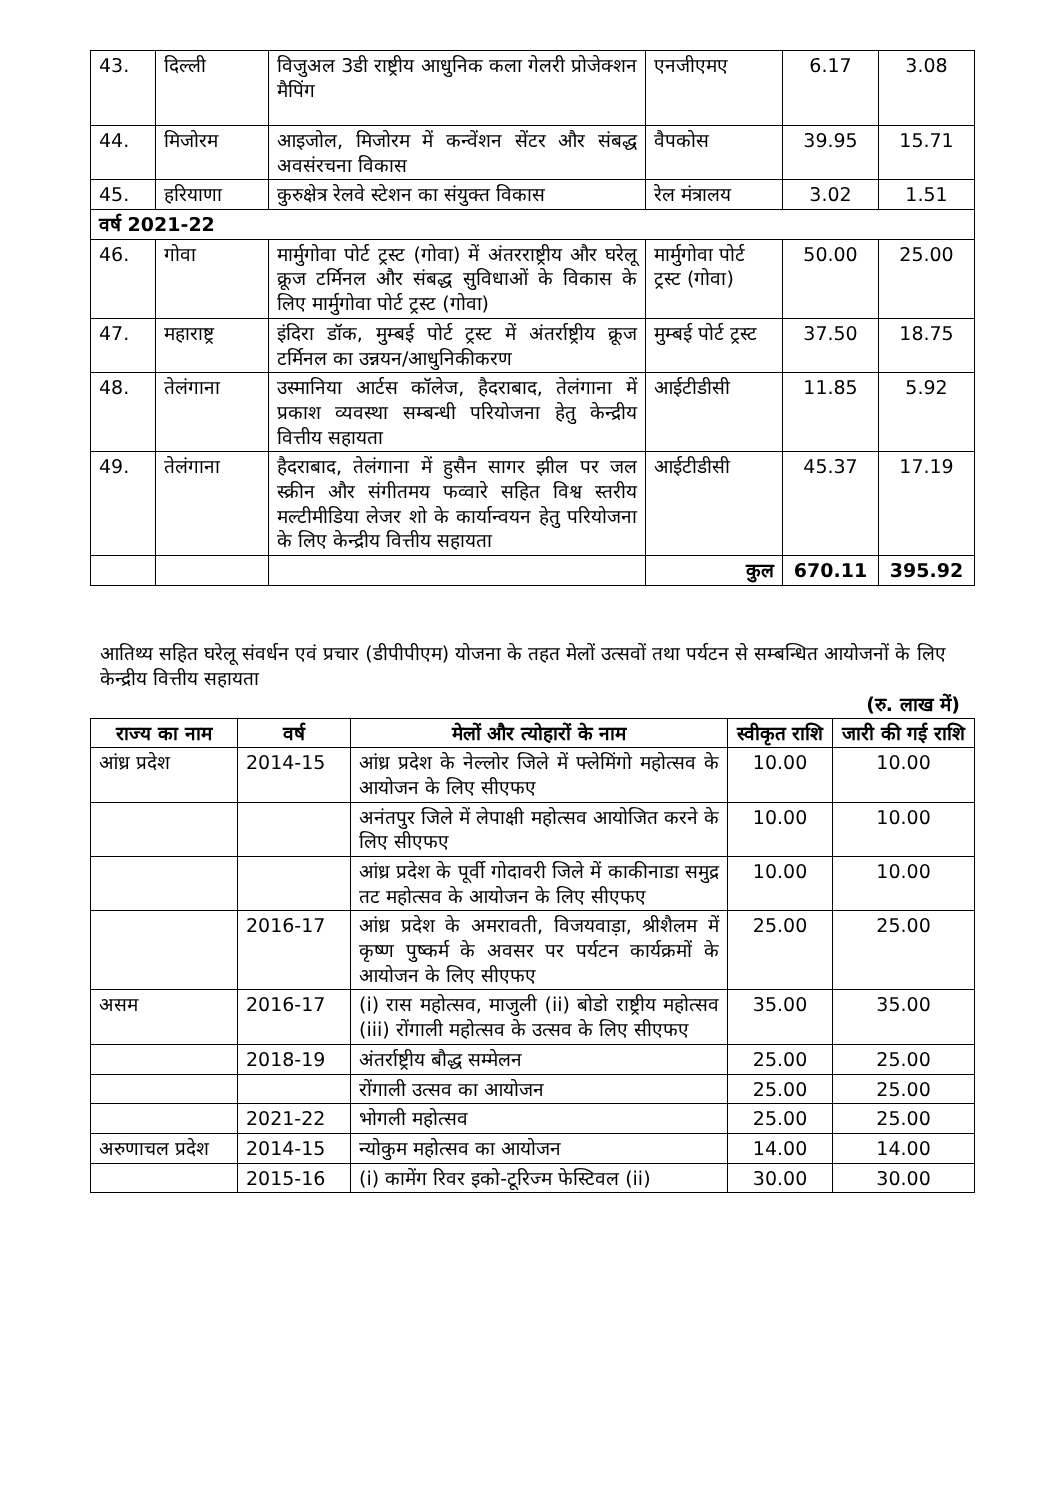| 43. | दिल्ली | विजुअल 3डी राष्ट्रीय आधुनिक कला गेलरी प्रोजेक्शन मैपिंग | एनजीएमए | 6.17 | 3.08 |
| 44. | मिजोरम | आइजोल, मिजोरम में कन्वेंशन सेंटर और संबद्ध अवसंरचना विकास | वैपकोस | 39.95 | 15.71 |
| 45. | हरियाणा | कुरुक्षेत्र रेलवे स्टेशन का संयुक्त विकास | रेल मंत्रालय | 3.02 | 1.51 |
| वर्ष 2021-22 | | | | | |
| 46. | गोवा | मार्मुगोवा पोर्ट ट्रस्ट (गोवा) में अंतरराष्ट्रीय और घरेलू क्रूज टर्मिनल और संबद्ध सुविधाओं के विकास के लिए मार्मुगोवा पोर्ट ट्रस्ट (गोवा) | मार्मुगोवा पोर्ट ट्रस्ट (गोवा) | 50.00 | 25.00 |
| 47. | महाराष्ट्र | इंदिरा डॉक, मुम्बई पोर्ट ट्रस्ट में अंतर्राष्ट्रीय क्रूज टर्मिनल का उन्नयन/आधुनिकीकरण | मुम्बई पोर्ट ट्रस्ट | 37.50 | 18.75 |
| 48. | तेलंगाना | उस्मानिया आर्टस कॉलेज, हैदराबाद, तेलंगाना में प्रकाश व्यवस्था सम्बन्धी परियोजना हेतु केन्द्रीय वित्तीय सहायता | आईटीडीसी | 11.85 | 5.92 |
| 49. | तेलंगाना | हैदराबाद, तेलंगाना में हुसैन सागर झील पर जल स्क्रीन और संगीतमय फव्वारे सहित विश्व स्तरीय मल्टीमीडिया लेजर शो के कार्यान्वयन हेतु परियोजना के लिए केन्द्रीय वित्तीय सहायता | आईटीडीसी | 45.37 | 17.19 |
| | | | कुल | 670.11 | 395.92 |
आतिथ्य सहित घरेलू संवर्धन एवं प्रचार (डीपीपीएम) योजना के तहत मेलों उत्सवों तथा पर्यटन से सम्बन्धित आयोजनों के लिए केन्द्रीय वित्तीय सहायता
(रु. लाख में)
| राज्य का नाम | वर्ष | मेलों और त्योहारों के नाम | स्वीकृत राशि | जारी की गई राशि |
| --- | --- | --- | --- | --- |
| आंध्र प्रदेश | 2014-15 | आंध्र प्रदेश के नेल्लोर जिले में फ्लेमिंगो महोत्सव के आयोजन के लिए सीएफए | 10.00 | 10.00 |
| | | अनंतपुर जिले में लेपाक्षी महोत्सव आयोजित करने के लिए सीएफए | 10.00 | 10.00 |
| | | आंध्र प्रदेश के पूर्वी गोदावरी जिले में काकीनाडा समुद्र तट महोत्सव के आयोजन के लिए सीएफए | 10.00 | 10.00 |
| | 2016-17 | आंध्र प्रदेश के अमरावती, विजयवाड़ा, श्रीशैलम में कृष्ण पुष्कर्म के अवसर पर पर्यटन कार्यक्रमों के आयोजन के लिए सीएफए | 25.00 | 25.00 |
| असम | 2016-17 | (i) रास महोत्सव, माजुली (ii) बोडो राष्ट्रीय महोत्सव (iii) रोंगाली महोत्सव के उत्सव के लिए सीएफए | 35.00 | 35.00 |
| | 2018-19 | अंतर्राष्ट्रीय बौद्ध सम्मेलन | 25.00 | 25.00 |
| | | रोंगाली उत्सव का आयोजन | 25.00 | 25.00 |
| | 2021-22 | भोगली महोत्सव | 25.00 | 25.00 |
| अरुणाचल प्रदेश | 2014-15 | न्योकुम महोत्सव का आयोजन | 14.00 | 14.00 |
| | 2015-16 | (i) कामेंग रिवर इको-टूरिज्म फेस्टिवल (ii) | 30.00 | 30.00 |